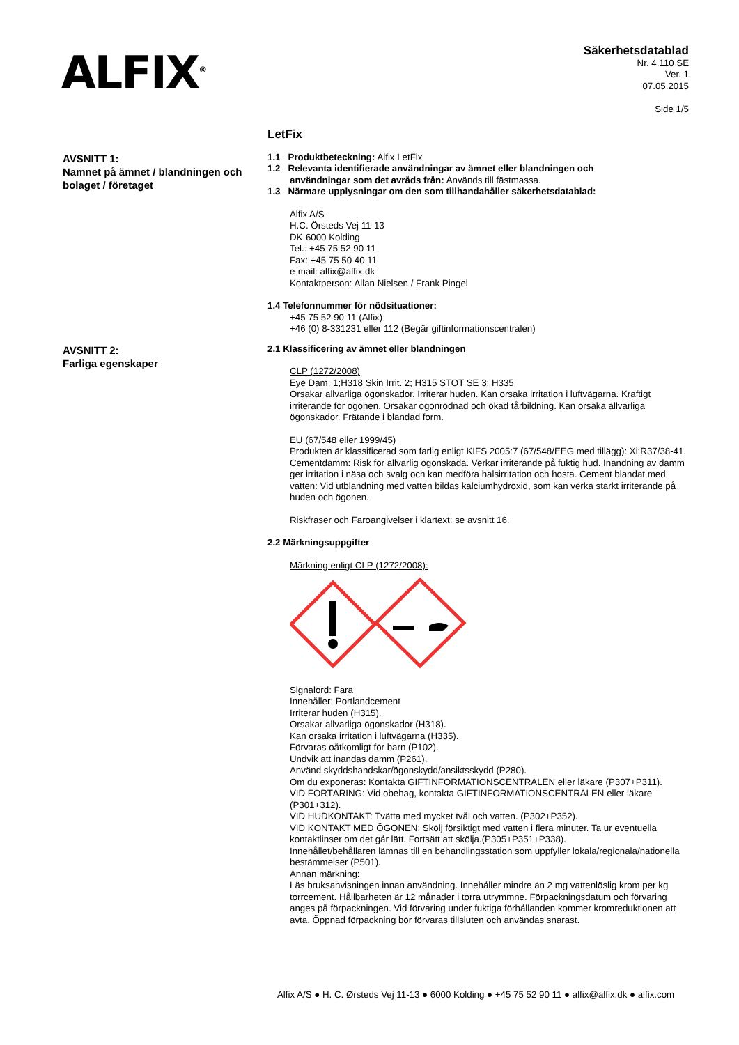ALFIX<sup>®</sup>
Säkerhetsdatablad
Nr. 4.110 SE
Ver. 1
07.05.2015
Side 1/5
LetFix
AVSNITT 1:
Namnet på ämnet / blandningen och bolaget / företaget
1.1 Produktbeteckning: Alfix LetFix
1.2 Relevanta identifierade användningar av ämnet eller blandningen och
användningar som det avråds från: Används till fästmassa.
1.3 Närmare upplysningar om den som tillhandahåller säkerhetsdatablad:
Alfix A/S
H.C. Örsteds Vej 11-13
DK-6000 Kolding
Tel.: +45 75 52 90 11
Fax: +45 75 50 40 11
e-mail: alfix@alfix.dk
Kontaktperson: Allan Nielsen / Frank Pingel
1.4 Telefonnummer för nödsituationer:
+45 75 52 90 11 (Alfix)
+46 (0) 8-331231 eller 112 (Begär giftinformationscentralen)
AVSNITT 2:
Farliga egenskaper
2.1 Klassificering av ämnet eller blandningen
CLP (1272/2008)
Eye Dam. 1;H318 Skin Irrit. 2; H315 STOT SE 3; H335
Orsakar allvarliga ögonskador. Irriterar huden. Kan orsaka irritation i luftvägarna. Kraftigt irriterande för ögonen. Orsakar ögonrodnad och ökad tårbildning. Kan orsaka allvarliga ögonskador. Frätande i blandad form.
EU (67/548 eller 1999/45)
Produkten är klassificerad som farlig enligt KIFS 2005:7 (67/548/EEG med tillägg): Xi;R37/38-41. Cementdamm: Risk för allvarlig ögonskada. Verkar irriterande på fuktig hud. Inandning av damm ger irritation i näsa och svalg och kan medföra halsirritation och hosta. Cement blandat med vatten: Vid utblandning med vatten bildas kalciumhydroxid, som kan verka starkt irriterande på huden och ögonen.
Riskfraser och Faroangivelser i klartext: se avsnitt 16.
2.2 Märkningsuppgifter
Märkning enligt CLP (1272/2008):
Signalord: Fara
Innehåller: Portlandcement
Irriterar huden (H315).
Orsakar allvarliga ögonskador (H318).
Kan orsaka irritation i luftvägarna (H335).
Förvaras oåtkomligt för barn (P102).
Undvik att inandas damm (P261).
Använd skyddshandskar/ögonskydd/ansiktsskydd (P280).
Om du exponeras: Kontakta GIFTINFORMATIONSCENTRALEN eller läkare (P307+P311).
VID FÖRTÄRING: Vid obehag, kontakta GIFTINFORMATIONSCENTRALEN eller läkare (P301+312).
VID HUDKONTAKT: Tvätta med mycket tvål och vatten. (P302+P352).
VID KONTAKT MED ÖGONEN: Skölj försiktigt med vatten i flera minuter. Ta ur eventuella kontaktlinser om det går lätt. Fortsätt att skölja.(P305+P351+P338).
Innehållet/behållaren lämnas till en behandlingsstation som uppfyller lokala/regionala/nationella bestämmelser (P501).
Annan märkning:
Läs bruksanvisningen innan användning. Innehåller mindre än 2 mg vattenlöslig krom per kg torrcement. Hållbarheten är 12 månader i torra utrymmne. Förpackningsdatum och förvaring anges på förpackningen. Vid förvaring under fuktiga förhållanden kommer kromreduktionen att avta. Öppnad förpackning bör förvaras tillsluten och användas snarast.
Alfix A/S ● H. C. Ørsteds Vej 11-13 ● 6000 Kolding ● +45 75 52 90 11 ● alfix@alfix.dk ● alfix.com